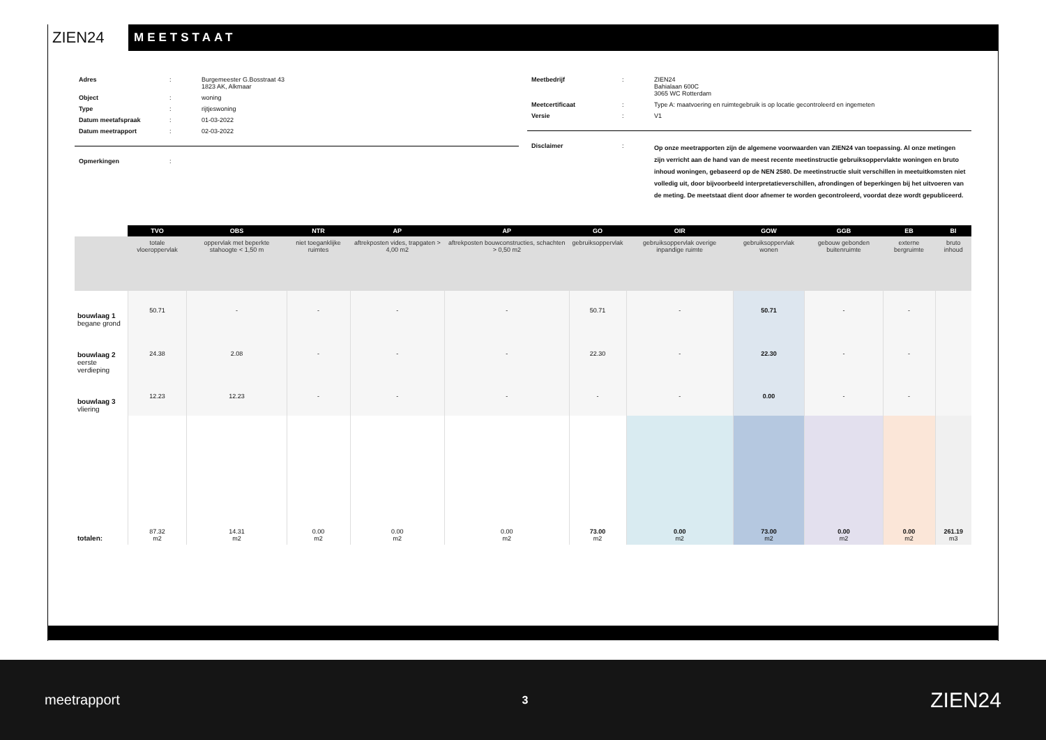ZIEN24
MEETSTAAT
| Adres | : | Burgemeester G.Bosstraat 43 1823 AK, Alkmaar |
| Object | : | woning |
| Type | : | rijtjeswoning |
| Datum meetafspraak | : | 01-03-2022 |
| Datum meetrapport | : | 02-03-2022 |
| Opmerkingen | : | |
| Meetbedrijf | : | ZIEN24 Bahialaan 600C 3065 WC Rotterdam |
| Meetcertificaat | : | Type A: maatvoering en ruimtegebruik is op locatie gecontroleerd en ingemeten |
| Versie | : | V1 |
| Disclaimer | : | Op onze meetrapporten zijn de algemene voorwaarden van ZIEN24 van toepassing. Al onze metingen zijn verricht aan de hand van de meest recente meetinstructie gebruiksoppervlakte woningen en bruto inhoud woningen, gebaseerd op de NEN 2580. De meetinstructie sluit verschillen in meetuitkomsten niet volledig uit, door bijvoorbeeld interpretatieverschillen, afrondingen of beperkingen bij het uitvoeren van de meting. De meetstaat dient door afnemer te worden gecontroleerd, voordat deze wordt gepubliceerd. |
| | TVO | OBS | NTR | AP | AP | GO | OIR | GOW | GGB | EB | BI |
| --- | --- | --- | --- | --- | --- | --- | --- | --- | --- | --- | --- |
| | totale vloeroppervlak | oppervlak met beperkte stahoogte < 1,50 m | niet toeganklijke ruimtes | aftrekposten vides, trapgaten > 4,00 m2 | aftrekposten bouwconstructies, schachten > 0,50 m2 | gebruiksoppervlak | gebruiksoppervlak overige inpandige ruimte | gebruiksoppervlak wonen | gebouw gebonden buitenruimte | externe bergruimte | bruto inhoud |
| bouwlaag 1 begane grond | 50.71 | - | - | - | - | 50.71 | - | 50.71 | - | - | |
| bouwlaag 2 eerste verdieping | 24.38 | 2.08 | - | - | - | 22.30 | - | 22.30 | - | - | |
| bouwlaag 3 vliering | 12.23 | 12.23 | - | - | - | - | - | 0.00 | - | - | |
| totalen: | 87.32 m2 | 14.31 m2 | 0.00 m2 | 0.00 m2 | 0.00 m2 | 73.00 m2 | 0.00 m2 | 73.00 m2 | 0.00 m2 | 0.00 m2 | 261.19 m3 |
meetrapport 3 ZIEN24